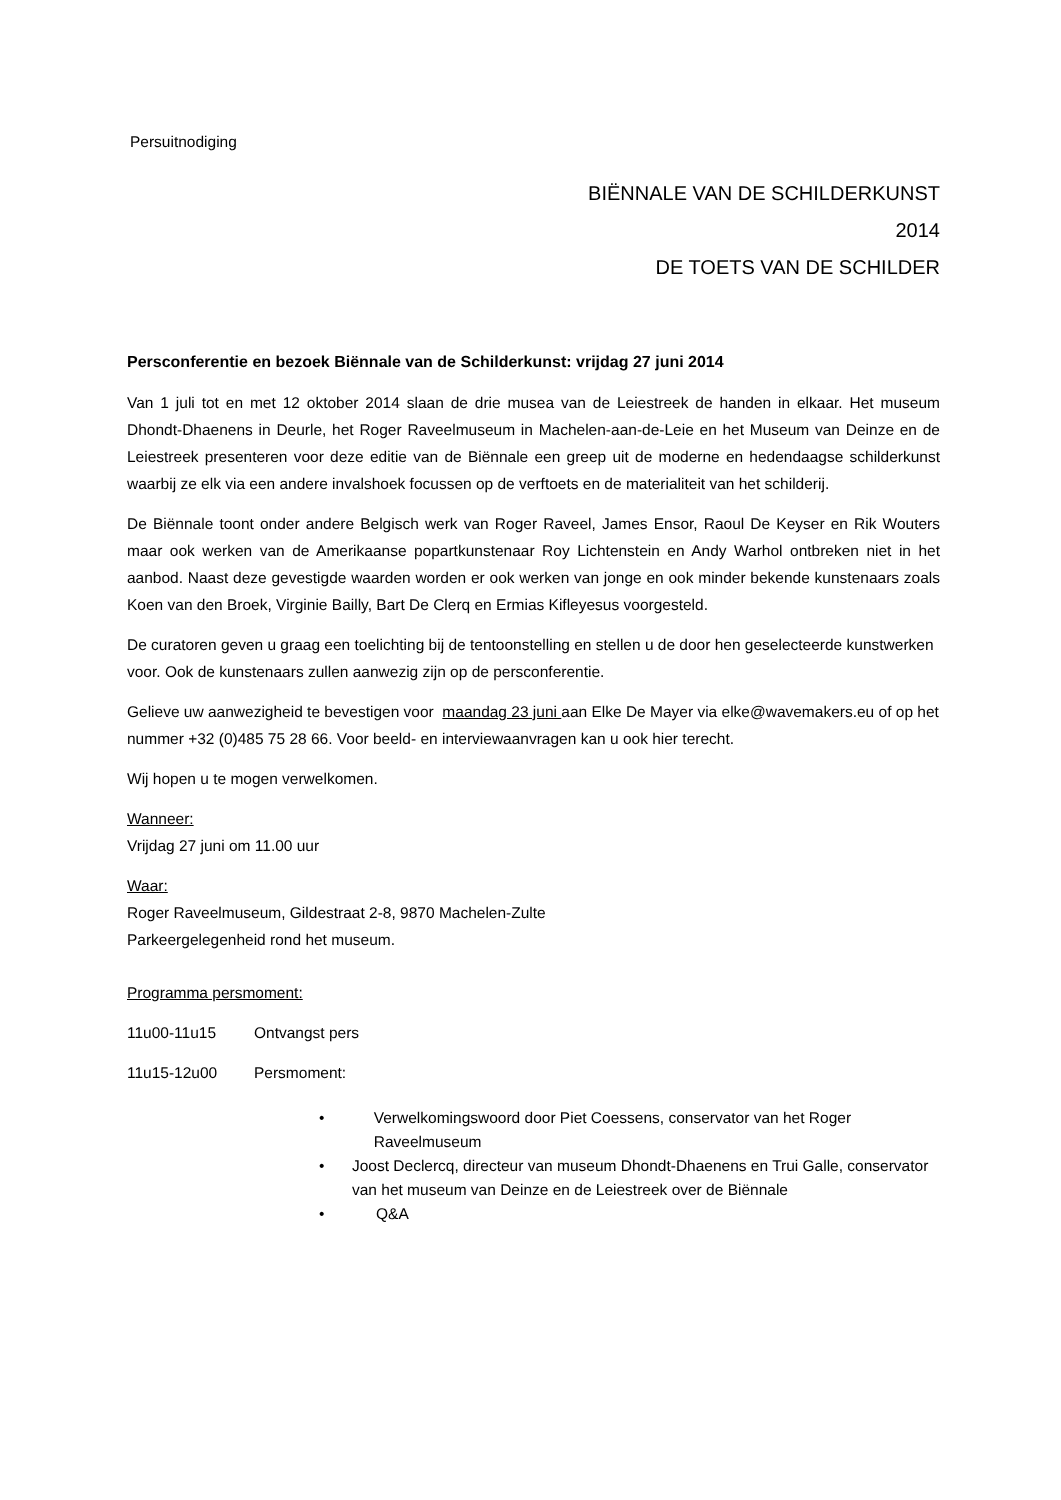Persuitnodiging
BIËNNALE VAN DE SCHILDERKUNST
2014
DE TOETS VAN DE SCHILDER
Persconferentie en bezoek Biënnale van de Schilderkunst: vrijdag 27 juni 2014
Van 1 juli tot en met 12 oktober 2014 slaan de drie musea van de Leiestreek de handen in elkaar. Het museum Dhondt-Dhaenens in Deurle, het Roger Raveelmuseum in Machelen-aan-de-Leie en het Museum van Deinze en de Leiestreek presenteren voor deze editie van de Biënnale een greep uit de moderne en hedendaagse schilderkunst waarbij ze elk via een andere invalshoek focussen op de verftoets en de materialiteit van het schilderij.
De Biënnale toont onder andere Belgisch werk van Roger Raveel, James Ensor, Raoul De Keyser en Rik Wouters maar ook werken van de Amerikaanse popartkunstenaar Roy Lichtenstein en Andy Warhol ontbreken niet in het aanbod. Naast deze gevestigde waarden worden er ook werken van jonge en ook minder bekende kunstenaars zoals Koen van den Broek, Virginie Bailly, Bart De Clerq en Ermias Kifleyesus voorgesteld.
De curatoren geven u graag een toelichting bij de tentoonstelling en stellen u de door hen geselecteerde kunstwerken voor. Ook de kunstenaars zullen aanwezig zijn op de persconferentie.
Gelieve uw aanwezigheid te bevestigen voor maandag 23 juni aan Elke De Mayer via elke@wavemakers.eu of op het nummer +32 (0)485 75 28 66. Voor beeld- en interviewaanvragen kan u ook hier terecht.
Wij hopen u te mogen verwelkomen.
Wanneer:
Vrijdag 27 juni om 11.00 uur
Waar:
Roger Raveelmuseum, Gildestraat 2-8, 9870 Machelen-Zulte
Parkeergelegenheid rond het museum.
Programma persmoment:
11u00-11u15 Ontvangst pers
11u15-12u00 Persmoment:
• Verwelkomingswoord door Piet Coessens, conservator van het Roger Raveelmuseum
• Joost Declercq, directeur van museum Dhondt-Dhaenens en Trui Galle, conservator van het museum van Deinze en de Leiestreek over de Biënnale
• Q&A